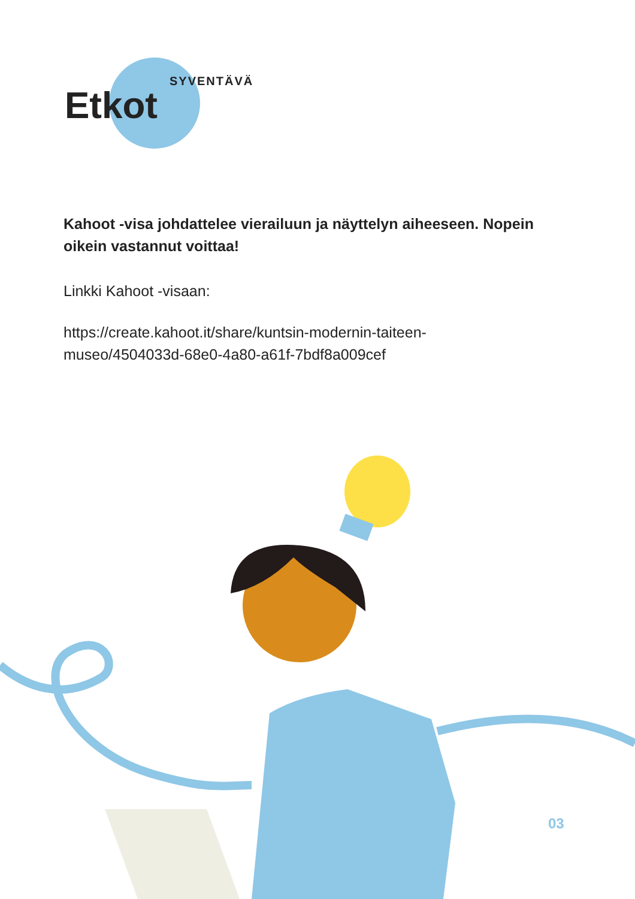Etkot
SYVENTÄVÄ
Kahoot -visa johdattelee vierailuun ja näyttelyn aiheeseen. Nopein oikein vastannut voittaa!
Linkki Kahoot -visaan:
https://create.kahoot.it/share/kuntsin-modernin-taiteen-museo/4504033d-68e0-4a80-a61f-7bdf8a009cef
03